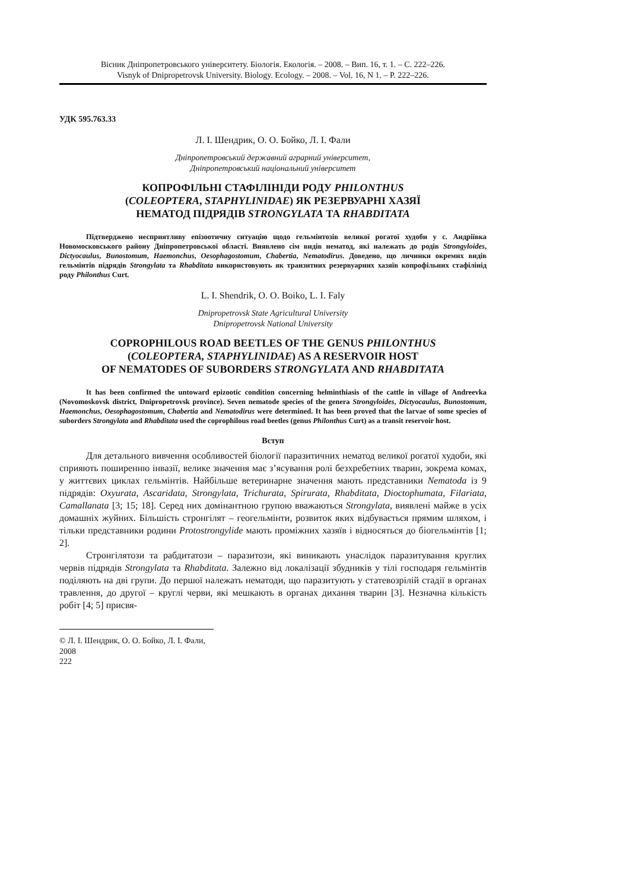Вісник Дніпропетровського університету. Біологія. Екологія. – 2008. – Вип. 16, т. 1. – С. 222–226.
Visnyk of Dnipropetrovsk University. Biology. Ecology. – 2008. – Vol. 16, N 1. – P. 222–226.
УДК 595.763.33
Л. І. Шендрик, О. О. Бойко, Л. І. Фали
Дніпропетровський державний аграрний університет,
Дніпропетровський національний університет
КОПРОФІЛЬНІ СТАФІЛІНІДИ РОДУ PHILONTHUS
(COLEOPTERA, STAPHYLINIDAE) ЯК РЕЗЕРВУАРНІ ХАЗЯЇ
НЕМАТОД ПІДРЯДІВ STRONGYLATA ТА RHABDITATA
Підтверджено несприятливу епізоотичну ситуацію щодо гельмінтозів великої рогатої худоби у с. Андріївка Новомосковського району Дніпропетровської області. Виявлено сім видів нематод, які належать до родів Strongyloides, Dictyocaulus, Bunostomum, Haemonchus, Oesophagostomum, Chabertia, Nematodirus. Доведено, що личинки окремих видів гельмінтів підрядів Strongylata та Rhabditata використовують як транзитних резервуарних хазяїв копрофільних стафілінід роду Philonthus Curt.
L. I. Shendrik, O. O. Boiko, L. I. Faly
Dnipropetrovsk State Agricultural University
Dnipropetrovsk National University
COPROPHILOUS ROAD BEETLES OF THE GENUS PHILONTHUS
(COLEOPTERA, STAPHYLINIDAE) AS A RESERVOIR HOST
OF NEMATODES OF SUBORDERS STRONGYLATA AND RHABDITATA
It has been confirmed the untoward epizootic condition concerning helminthiasis of the cattle in village of Andreevka (Novomoskovsk district, Dnipropetrovsk province). Seven nematode species of the genera Strongyloides, Dictyocaulus, Bunostomum, Haemonchus, Oesophagostomum, Chabertia and Nematodirus were determined. It has been proved that the larvae of some species of suborders Strongylata and Rhabditata used the coprophilous road beetles (genus Philonthus Curt) as a transit reservoir host.
Вступ
Для детального вивчення особливостей біології паразитичних нематод великої рогатої худоби, які сприяють поширенню інвазії, велике значення має з’ясування ролі безхребетних тварин, зокрема комах, у життєвих циклах гельмінтів. Найбільше ветеринарне значення мають представники Nematoda із 9 підрядів: Oxyurata, Ascaridata, Strongylata, Trichurata, Spirurata, Rhabditata, Dioctophumata, Filariata, Camallanata [3; 15; 18]. Серед них домінантною групою вважаються Strongylata, виявлені майже в усіх домашніх жуйних. Більшість стронгілят – геогельмінти, розвиток яких відбувається прямим шляхом, і тільки представники родини Protostrongylide мають проміжних хазяїв і відносяться до біогельмінтів [1; 2].
Стронгілятози та рабдитатози – паразитози, які виникають унаслідок паразитування круглих червів підрядів Strongylata та Rhabditata. Залежно від локалізації збудників у тілі господаря гельмінтів поділяють на дві групи. До першої належать нематоди, що паразитують у статевозрілій стадії в органах травлення, до другої – круглі черви, які мешкають в органах дихання тварин [3]. Незначна кількість робіт [4; 5] присвя-
© Л. І. Шендрик, О. О. Бойко, Л. І. Фали, 2008
222